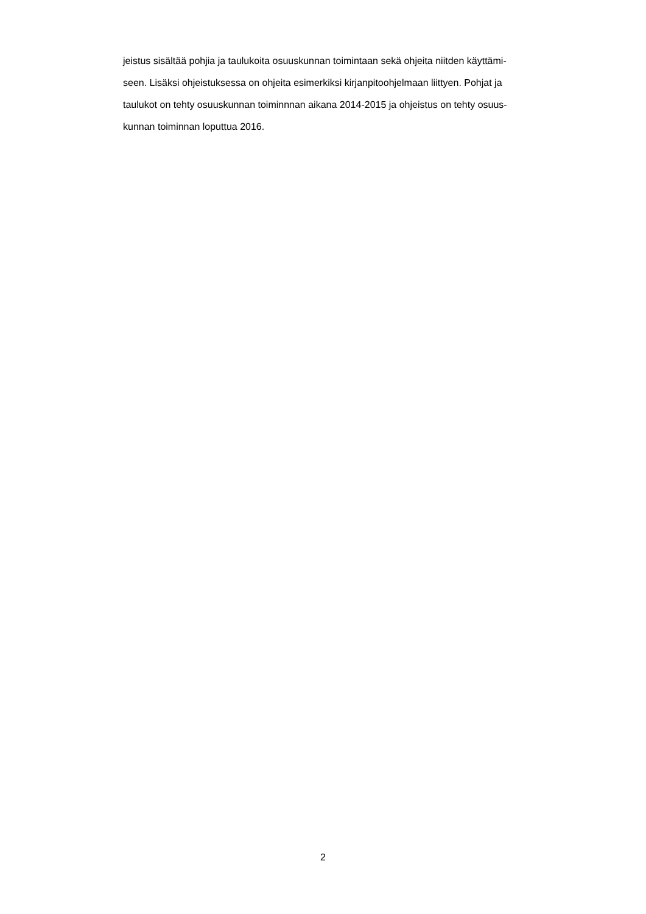jeistus sisältää pohjia ja taulukoita osuuskunnan toimintaan sekä ohjeita niitden käyttämi-
seen. Lisäksi ohjeistuksessa on ohjeita esimerkiksi kirjanpitoohjelmaan liittyen. Pohjat ja
taulukot on tehty osuuskunnan toiminnnan aikana 2014-2015 ja ohjeistus on tehty osuus-
kunnan toiminnan loputtua 2016.
2